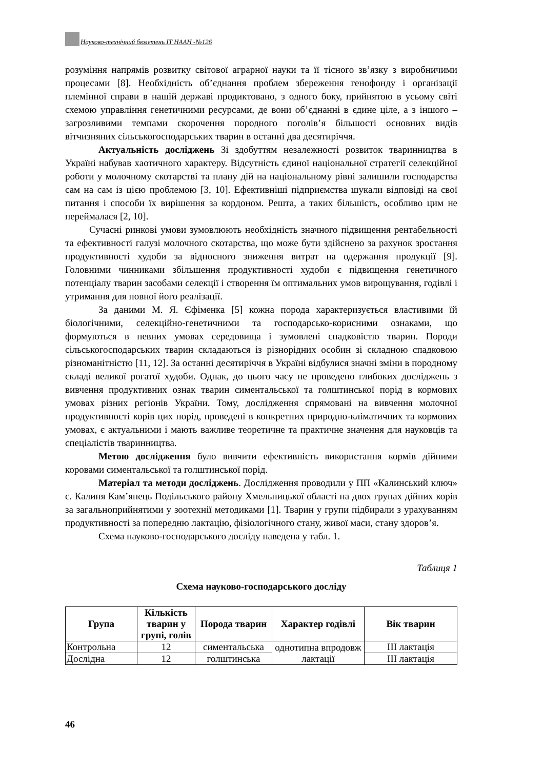Науково-технічний бюлетень ІТ НААН -№126
розуміння напрямів розвитку світової аграрної науки та її тісного зв’язку з виробничими процесами [8]. Необхідність об’єднання проблем збереження генофонду і організації племінної справи в нашій державі продиктовано, з одного боку, прийнятою в усьому світі схемою управління генетичними ресурсами, де вони об’єднанні в єдине ціле, а з іншого – загрозливими темпами скорочення породного поголів’я більшості основних видів вітчизняних сільськогосподарських тварин в останні два десятиріччя.
Актуальність досліджень Зі здобуттям незалежності розвиток тваринництва в Україні набував хаотичного характеру. Відсутність єдиної національної стратегії селекційної роботи у молочному скотарстві та плану дій на національному рівні залишили господарства сам на сам із цією проблемою [3, 10]. Ефективніші підприємства шукали відповіді на свої питання і способи їх вирішення за кордоном. Решта, а таких більшість, особливо цим не переймалася [2, 10].
Сучасні ринкові умови зумовлюють необхідність значного підвищення рентабельності та ефективності галузі молочного скотарства, що може бути здійснено за рахунок зростання продуктивності худоби за відносного зниження витрат на одержання продукції [9]. Головними чинниками збільшення продуктивності худоби є підвищення генетичного потенціалу тварин засобами селекції і створення їм оптимальних умов вирощування, годівлі і утримання для повної його реалізації.
За даними М. Я. Єфіменка [5] кожна порода характеризується властивими їй біологічними, селекційно-генетичними та господарсько-корисними ознаками, що формуються в певних умовах середовища і зумовлені спадковістю тварин. Породи сільськогосподарських тварин складаються із різнорідних особин зі складною спадковою різноманітністю [11, 12]. За останні десятиріччя в Україні відбулися значні зміни в породному складі великої рогатої худоби. Однак, до цього часу не проведено глибоких досліджень з вивчення продуктивних ознак тварин симентальської та голштинської порід в кормових умовах різних регіонів України. Тому, дослідження спрямовані на вивчення молочної продуктивності корів цих порід, проведені в конкретних природно-кліматичних та кормових умовах, є актуальними і мають важливе теоретичне та практичне значення для науковців та спеціалістів тваринництва.
Метою дослідження було вивчити ефективність використання кормів дійними коровами симентальської та голштинської порід.
Матеріал та методи досліджень. Дослідження проводили у ПП «Калинський ключ» с. Калиня Кам’янець Подільського району Хмельницької області на двох групах дійних корів за загальноприйнятими у зоотехнії методиками [1]. Тварин у групи підбирали з урахуванням продуктивності за попередню лактацію, фізіологічного стану, живої маси, стану здоров’я.
Схема науково-господарського досліду наведена у табл. 1.
Таблиця 1
Схема науково-господарського досліду
| Група | Кількість тварин у групі, голів | Порода тварин | Характер годівлі | Вік тварин |
| --- | --- | --- | --- | --- |
| Контрольна | 12 | симентальська | однотипна впродовж лактації | III лактація |
| Дослідна | 12 | голштинська | | III лактація |
46